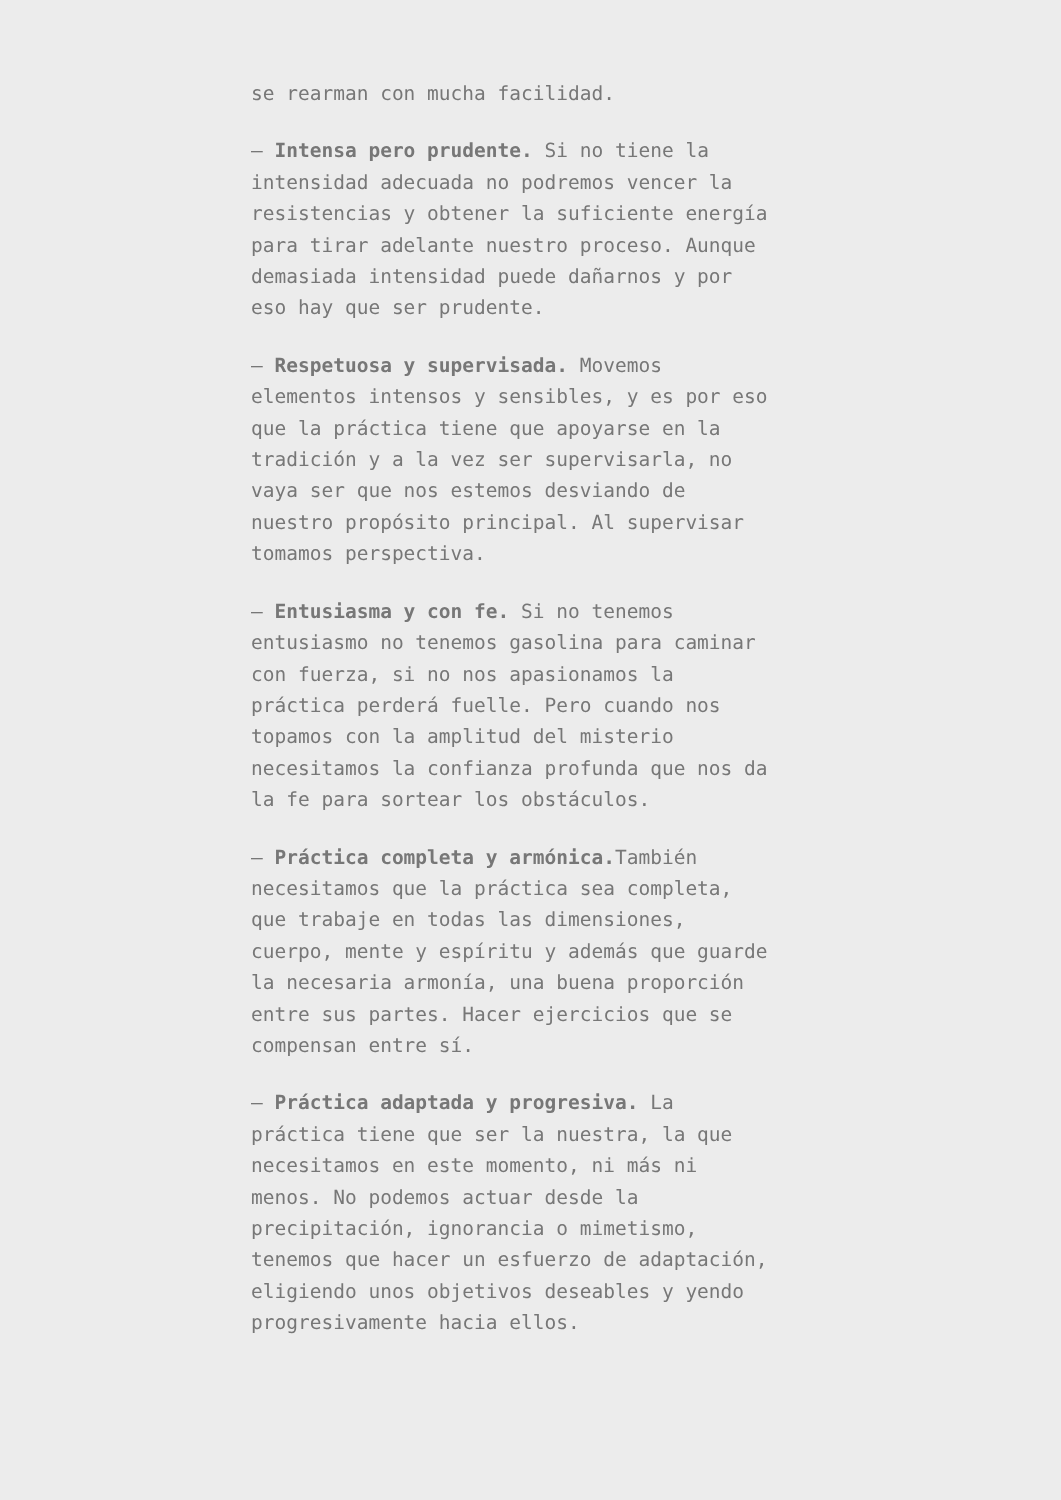se rearman con mucha facilidad.
– Intensa pero prudente. Si no tiene la intensidad adecuada no podremos vencer la resistencias y obtener la suficiente energía para tirar adelante nuestro proceso. Aunque demasiada intensidad puede dañarnos y por eso hay que ser prudente.
– Respetuosa y supervisada. Movemos elementos intensos y sensibles, y es por eso que la práctica tiene que apoyarse en la tradición y a la vez ser supervisarla, no vaya ser que nos estemos desviando de nuestro propósito principal. Al supervisar tomamos perspectiva.
– Entusiasma y con fe. Si no tenemos entusiasmo no tenemos gasolina para caminar con fuerza, si no nos apasionamos la práctica perderá fuelle. Pero cuando nos topamos con la amplitud del misterio necesitamos la confianza profunda que nos da la fe para sortear los obstáculos.
– Práctica completa y armónica. También necesitamos que la práctica sea completa, que trabaje en todas las dimensiones, cuerpo, mente y espíritu y además que guarde la necesaria armonía, una buena proporción entre sus partes. Hacer ejercicios que se compensan entre sí.
– Práctica adaptada y progresiva. La práctica tiene que ser la nuestra, la que necesitamos en este momento, ni más ni menos. No podemos actuar desde la precipitación, ignorancia o mimetismo, tenemos que hacer un esfuerzo de adaptación, eligiendo unos objetivos deseables y yendo progresivamente hacia ellos.